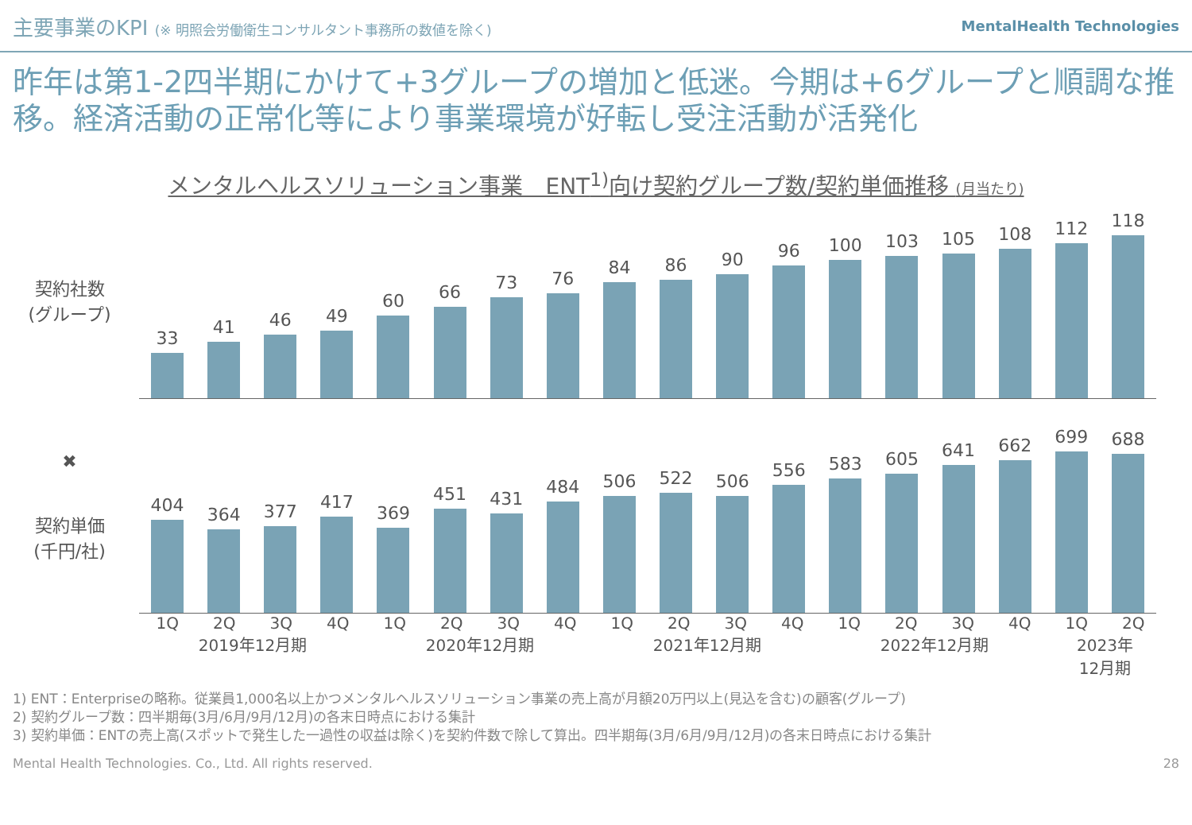主要事業のKPI (※ 明照会労働衛生コンサルタント事務所の数値を除く)
MentalHealth Technologies
昨年は第1-2四半期にかけて+3グループの増加と低迷。今期は+6グループと順調な推移。経済活動の正常化等により事業環境が好転し受注活動が活発化
メンタルヘルスソリューション事業　ENT<sup>1)</sup>向け契約グループ数/契約単価推移 (月当たり)
契約社数
(グループ)
33
41
46
49
60
66
73
76
84
86
90
96
100
103
105
108
112
118
✖
契約単価
(千円/社)
404
364
377
417
369
451
431
484
506
522
506
556
583
605
641
662
699
688
1Q 2Q 3Q 4Q 1Q 2Q 3Q 4Q 1Q 2Q 3Q 4Q 1Q 2Q 3Q 4Q 1Q 2Q
2019年12月期 2020年12月期 2021年12月期 2022年12月期 2023年
12月期
1) ENT：Enterpriseの略称。従業員1,000名以上かつメンタルヘルスソリューション事業の売上高が月額20万円以上(見込を含む)の顧客(グループ)
2) 契約グループ数：四半期毎(3月/6月/9月/12月)の各末日時点における集計
3) 契約単価：ENTの売上高(スポットで発生した一過性の収益は除く)を契約件数で除して算出。四半期毎(3月/6月/9月/12月)の各末日時点における集計
Mental Health Technologies. Co., Ltd. All rights reserved. 28